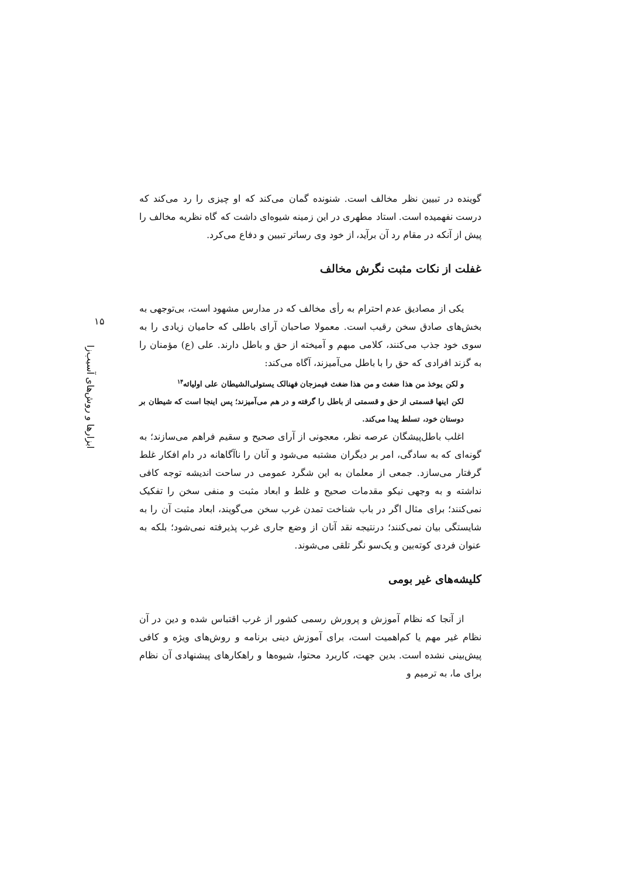گوینده در تبیین نظر مخالف است. شنونده گمان می‌کند که او چیزی را رد می‌کند که درست نفهمیده است. استاد مطهری در این زمینه شیوه‌ای داشت که گاه نظریه مخالف را پیش از آنکه در مقام رد آن برآید، از خود وی رساتر تبیین و دفاع می‌کرد.
غفلت از نکات مثبت نگرش مخالف
یکی از مصادیق عدم احترام به رأی مخالف که در مدارس مشهود است، بی‌توجهی به بخش‌های صادق سخن رقیب است. معمولا صاحبان آرای باطلی که حامیان زیادی را به سوی خود جذب می‌کنند، کلامی مبهم و آمیخته از حق و باطل دارند. علی (ع) مؤمنان را به گزند افرادی که حق را با باطل می‌آمیزند، آگاه می‌کند:
و لکن یوخذ من هذا ضغث و من هذا ضغث فیمزجان فهنالک یستولی‌الشیطان علی اولیائه<sup>۱۴</sup>
لکن اینها قسمتی از حق و قسمتی از باطل را گرفته و در هم می‌آمیزند؛ پس اینجا است که شیطان بر دوستان خود، تسلط پیدا می‌کند.
اغلب باطل‌پیشگان عرصه نظر، معجونی از آرای صحیح و سقیم فراهم می‌سازند؛ به گونه‌ای که به سادگی، امر بر دیگران مشتبه می‌شود و آنان را ناآگاهانه در دام افکار غلط گرفتار می‌سازد. جمعی از معلمان به این شگرد عمومی در ساحت اندیشه توجه کافی نداشته و به وجهی نیکو مقدمات صحیح و غلط و ابعاد مثبت و منفی سخن را تفکیک نمی‌کنند؛ برای مثال اگر در باب شناخت تمدن غرب سخن می‌گویند، ابعاد مثبت آن را به شایستگی بیان نمی‌کنند؛ درنتیجه نقد آنان از وضع جاری غرب پذیرفته نمی‌شود؛ بلکه به عنوان فردی کوته‌بین و یک‌سو نگر تلقی می‌شوند.
کلیشه‌های غیر بومی
از آنجا که نظام آموزش و پرورش رسمی کشور از غرب اقتباس شده و دین در آن نظام غیر مهم یا کم‌اهمیت است، برای آموزش دینی برنامه و روش‌های ویژه و کافی پیش‌بینی نشده است. بدین جهت، کاربرد محتوا، شیوه‌ها و راهکارهای پیشنهادی آن نظام برای ما، به ترمیم و
۱۵
ابزارها و روش‌های آسیب‌زا